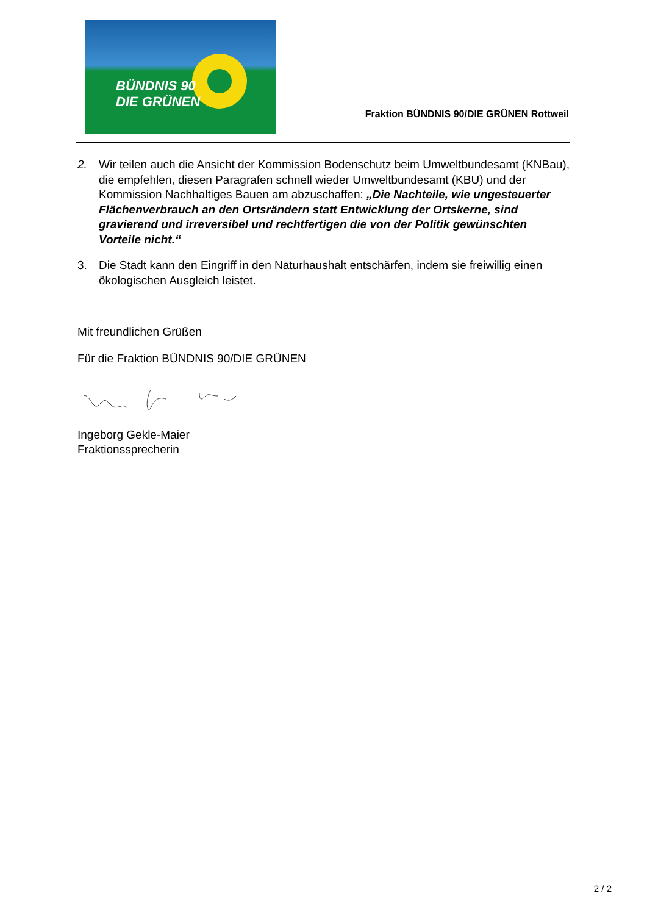BÜNDNIS 90
DIE GRÜNEN
Fraktion BÜNDNIS 90/DIE GRÜNEN Rottweil
2. Wir teilen auch die Ansicht der Kommission Bodenschutz beim Umweltbundesamt (KNBau), die empfehlen, diesen Paragrafen schnell wieder Umweltbundesamt (KBU) und der Kommission Nachhaltiges Bauen am abzuschaffen: „Die Nachteile, wie ungesteuerter Flächenverbrauch an den Ortsrändern statt Entwicklung der Ortskerne, sind gravierend und irreversibel und rechtfertigen die von der Politik gewünschten Vorteile nicht.“
3. Die Stadt kann den Eingriff in den Naturhaushalt entschärfen, indem sie freiwillig einen ökologischen Ausgleich leistet.
Mit freundlichen Grüßen
Für die Fraktion BÜNDNIS 90/DIE GRÜNEN
Ingeborg Gekle-Maier
Fraktionssprecherin
2 / 2